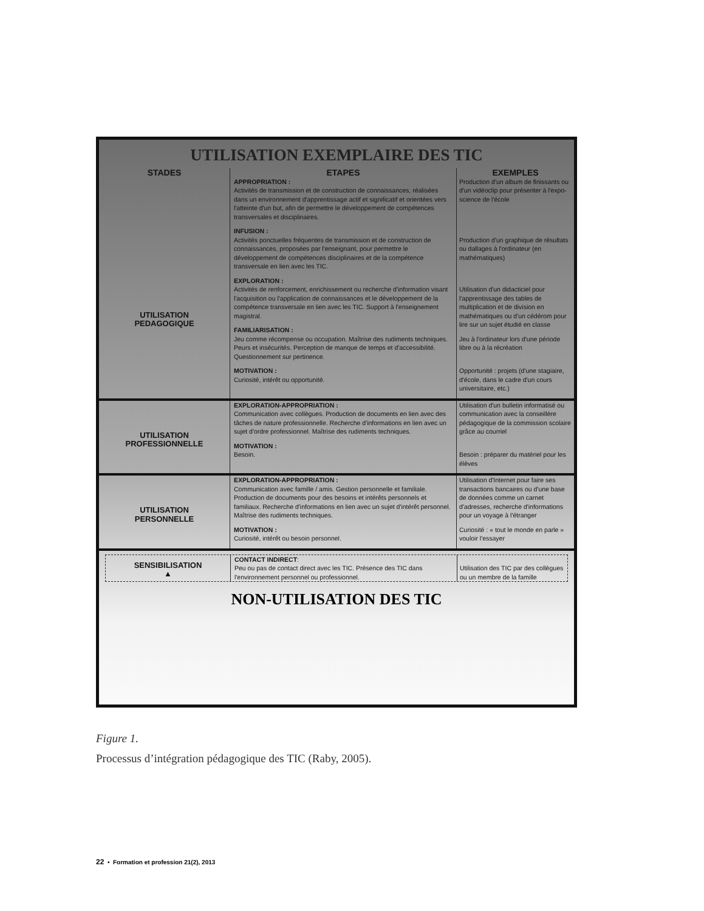UTILISATION EXEMPLAIRE DES TIC
STADES ETAPES EXEMPLES
UTILISATION
PEDAGOGIQUE
APPROPRIATION :
Activités de transmission et de construction de connaissances, réalisées dans un environnement d'apprentissage actif et significatif et orientées vers l'atteinte d'un but, afin de permettre le développement de compétences transversales et disciplinaires.
INFUSION :
Activités ponctuelles fréquentes de transmission et de construction de connaissances, proposées par l'enseignant, pour permettre le développement de compétences disciplinaires et de la compétence transversale en lien avec les TIC.
EXPLORATION :
Activités de renforcement, enrichissement ou recherche d'information visant l'acquisition ou l'application de connaissances et le développement de la compétence transversale en lien avec les TIC. Support à l'enseignement magistral.
FAMILIARISATION :
Jeu comme récompense ou occupation. Maîtrise des rudiments techniques. Peurs et insécurités. Perception de manque de temps et d'accessibilité. Questionnement sur pertinence.
MOTIVATION :
Curiosité, intérêt ou opportunité.
Production d'un album de finissants ou d'un vidéoclip pour présenter à l'expo-science de l'école
Production d'un graphique de résultats ou dallages à l'ordinateur (en mathématiques)
Utilisation d'un didacticiel pour l'apprentissage des tables de multiplication et de division en mathématiques ou d'un cédérom pour lire sur un sujet étudié en classe
Jeu à l'ordinateur lors d'une période libre ou à la récréation
Opportunité : projets (d'une stagiaire, d'école, dans le cadre d'un cours universitaire, etc.)
UTILISATION
PROFESSIONNELLE
EXPLORATION-APPROPRIATION :
Communication avec collègues. Production de documents en lien avec des tâches de nature professionnelle. Recherche d'informations en lien avec un sujet d'ordre professionnel. Maîtrise des rudiments techniques.
MOTIVATION :
Besoin.
Utilisation d'un bulletin informatisé ou communication avec la conseillère pédagogique de la commission scolaire grâce au courriel
Besoin : préparer du matériel pour les élèves
UTILISATION
PERSONNELLE
EXPLORATION-APPROPRIATION :
Communication avec famille / amis. Gestion personnelle et familiale. Production de documents pour des besoins et intérêts personnels et familiaux. Recherche d'informations en lien avec un sujet d'intérêt personnel. Maîtrise des rudiments techniques.
MOTIVATION :
Curiosité, intérêt ou besoin personnel.
Utilisation d'Internet pour faire ses transactions bancaires ou d'une base de données comme un carnet d'adresses, recherche d'informations pour un voyage à l'étranger
Curiosité : « tout le monde en parle » vouloir l'essayer
SENSIBILISATION
▲
CONTACT INDIRECT:
Peu ou pas de contact direct avec les TIC. Présence des TIC dans l'environnement personnel ou professionnel.
Utilisation des TIC par des collègues ou un membre de la famille
NON-UTILISATION DES TIC
Figure 1.
Processus d’intégration pédagogique des TIC (Raby, 2005).
22 • Formation et profession 21(2), 2013